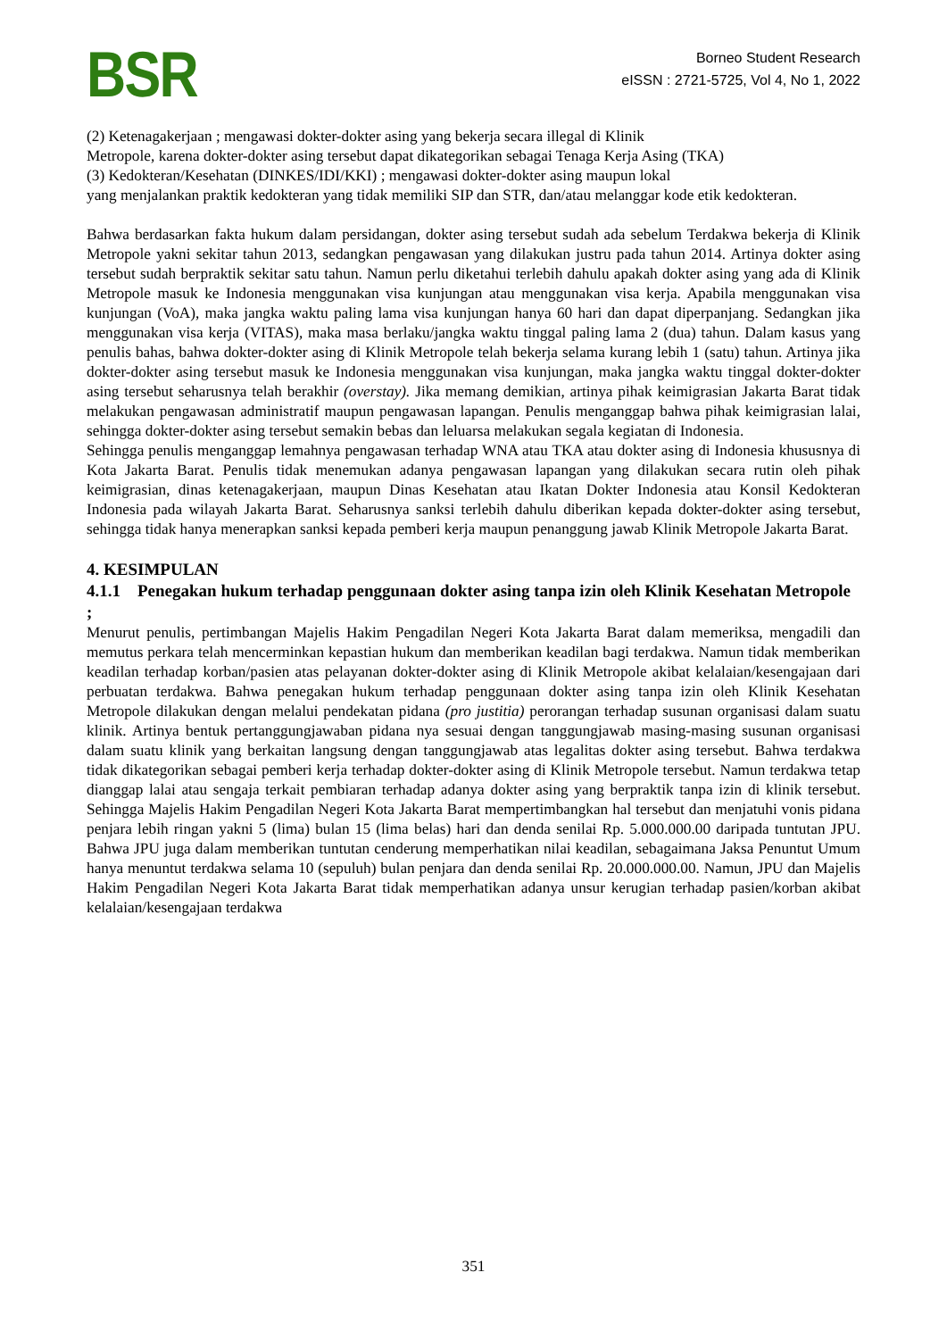BSR
Borneo Student Research
eISSN : 2721-5725, Vol 4, No 1, 2022
(2) Ketenagakerjaan ; mengawasi dokter-dokter asing yang bekerja secara illegal di Klinik
Metropole, karena dokter-dokter asing tersebut dapat dikategorikan sebagai Tenaga Kerja Asing (TKA)
(3) Kedokteran/Kesehatan (DINKES/IDI/KKI) ; mengawasi dokter-dokter asing maupun lokal
yang menjalankan praktik kedokteran yang tidak memiliki SIP dan STR, dan/atau melanggar kode etik kedokteran.
Bahwa berdasarkan fakta hukum dalam persidangan, dokter asing tersebut sudah ada sebelum Terdakwa bekerja di Klinik Metropole yakni sekitar tahun 2013, sedangkan pengawasan yang dilakukan justru pada tahun 2014. Artinya dokter asing tersebut sudah berpraktik sekitar satu tahun. Namun perlu diketahui terlebih dahulu apakah dokter asing yang ada di Klinik Metropole masuk ke Indonesia menggunakan visa kunjungan atau menggunakan visa kerja. Apabila menggunakan visa kunjungan (VoA), maka jangka waktu paling lama visa kunjungan hanya 60 hari dan dapat diperpanjang. Sedangkan jika menggunakan visa kerja (VITAS), maka masa berlaku/jangka waktu tinggal paling lama 2 (dua) tahun. Dalam kasus yang penulis bahas, bahwa dokter-dokter asing di Klinik Metropole telah bekerja selama kurang lebih 1 (satu) tahun. Artinya jika dokter-dokter asing tersebut masuk ke Indonesia menggunakan visa kunjungan, maka jangka waktu tinggal dokter-dokter asing tersebut seharusnya telah berakhir (overstay). Jika memang demikian, artinya pihak keimigrasian Jakarta Barat tidak melakukan pengawasan administratif maupun pengawasan lapangan. Penulis menganggap bahwa pihak keimigrasian lalai, sehingga dokter-dokter asing tersebut semakin bebas dan leluarsa melakukan segala kegiatan di Indonesia.
Sehingga penulis menganggap lemahnya pengawasan terhadap WNA atau TKA atau dokter asing di Indonesia khususnya di Kota Jakarta Barat. Penulis tidak menemukan adanya pengawasan lapangan yang dilakukan secara rutin oleh pihak keimigrasian, dinas ketenagakerjaan, maupun Dinas Kesehatan atau Ikatan Dokter Indonesia atau Konsil Kedokteran Indonesia pada wilayah Jakarta Barat. Seharusnya sanksi terlebih dahulu diberikan kepada dokter-dokter asing tersebut, sehingga tidak hanya menerapkan sanksi kepada pemberi kerja maupun penanggung jawab Klinik Metropole Jakarta Barat.
4. KESIMPULAN
4.1.1 Penegakan hukum terhadap penggunaan dokter asing tanpa izin oleh Klinik Kesehatan Metropole ;
Menurut penulis, pertimbangan Majelis Hakim Pengadilan Negeri Kota Jakarta Barat dalam memeriksa, mengadili dan memutus perkara telah mencerminkan kepastian hukum dan memberikan keadilan bagi terdakwa. Namun tidak memberikan keadilan terhadap korban/pasien atas pelayanan dokter-dokter asing di Klinik Metropole akibat kelalaian/kesengajaan dari perbuatan terdakwa. Bahwa penegakan hukum terhadap penggunaan dokter asing tanpa izin oleh Klinik Kesehatan Metropole dilakukan dengan melalui pendekatan pidana (pro justitia) perorangan terhadap susunan organisasi dalam suatu klinik. Artinya bentuk pertanggungjawaban pidana nya sesuai dengan tanggungjawab masing-masing susunan organisasi dalam suatu klinik yang berkaitan langsung dengan tanggungjawab atas legalitas dokter asing tersebut. Bahwa terdakwa tidak dikategorikan sebagai pemberi kerja terhadap dokter-dokter asing di Klinik Metropole tersebut. Namun terdakwa tetap dianggap lalai atau sengaja terkait pembiaran terhadap adanya dokter asing yang berpraktik tanpa izin di klinik tersebut. Sehingga Majelis Hakim Pengadilan Negeri Kota Jakarta Barat mempertimbangkan hal tersebut dan menjatuhi vonis pidana penjara lebih ringan yakni 5 (lima) bulan 15 (lima belas) hari dan denda senilai Rp. 5.000.000.00 daripada tuntutan JPU. Bahwa JPU juga dalam memberikan tuntutan cenderung memperhatikan nilai keadilan, sebagaimana Jaksa Penuntut Umum hanya menuntut terdakwa selama 10 (sepuluh) bulan penjara dan denda senilai Rp. 20.000.000.00. Namun, JPU dan Majelis Hakim Pengadilan Negeri Kota Jakarta Barat tidak memperhatikan adanya unsur kerugian terhadap pasien/korban akibat kelalaian/kesengajaan terdakwa
351